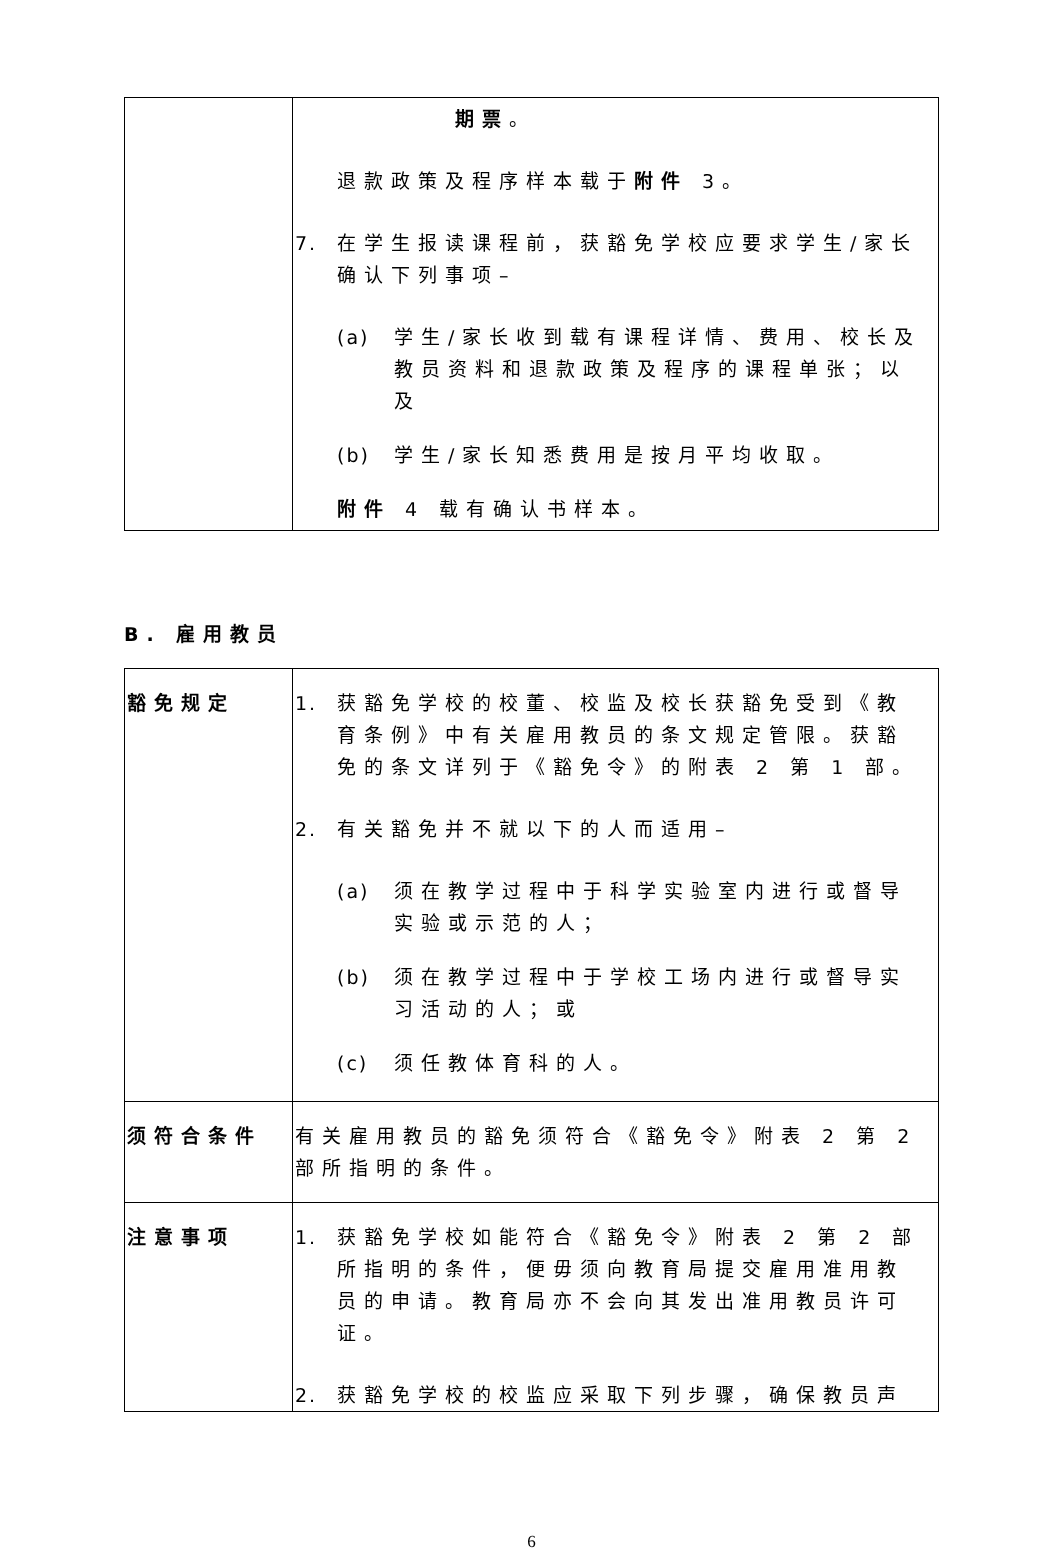| | 期票 。 退款政策及程序样本载于 附件 3。 7. 在学生报读课程前，获豁免学校应要求学生/家长确认下列事项– (a) 学生/家长收到载有课程详情、费用、校长及教员资料和退款政策及程序的课程单张；以及 (b) 学生/家长知悉费用是按月平均收取。 附件 4 载有确认书样本。 |
B. 雇用教员
| 豁免规定 | 1. 获豁免学校的校董、校监及校长获豁免受到《教育条例》中有关雇用教员的条文规定管限。获豁免的条文详列于《豁免令》的附表 2 第 1 部。 2. 有关豁免并不就以下的人而适用– (a) 须在教学过程中于科学实验室内进行或督导实验或示范的人； (b) 须在教学过程中于学校工场内进行或督导实习活动的人；或 (c) 须任教体育科的人。 |
| 须符合条件 | 有关雇用教员的豁免须符合《豁免令》附表 2 第 2 部所指明的条件。 |
| 注意事项 | 1. 获豁免学校如能符合《豁免令》附表 2 第 2 部所指明的条件，便毋须向教育局提交雇用准用教员的申请。教育局亦不会向其发出准用教员许可证。 2. 获豁免学校的校监应采取下列步骤，确保教员声 |
6